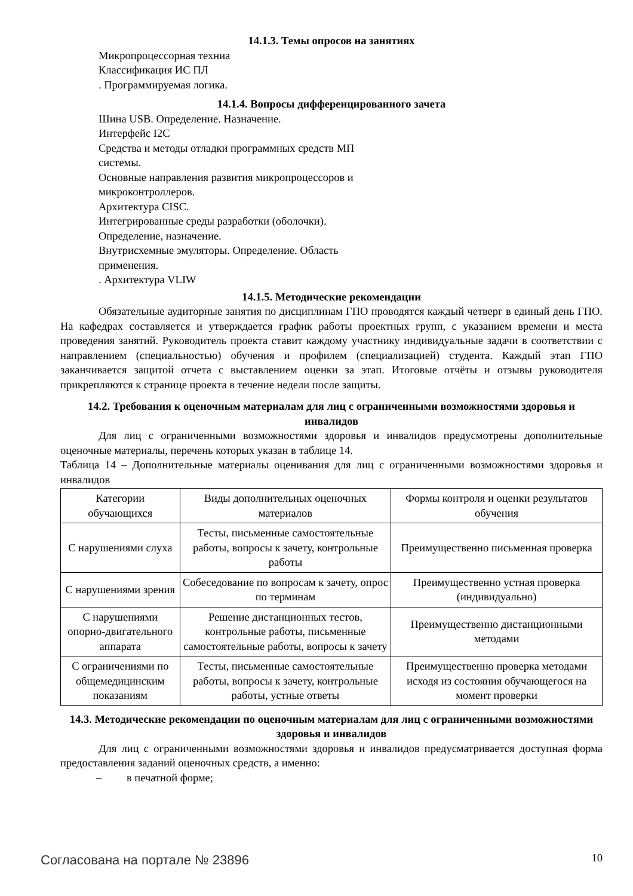14.1.3. Темы опросов на занятиях
Микропроцессорная техниа
Классификация ИС ПЛ
. Программируемая логика.
14.1.4. Вопросы дифференцированного зачета
Шина USB. Определение. Назначение.
Интерфейс I2C
Средства и методы отладки программных средств МП
системы.
Основные направления развития микропроцессоров и
микроконтроллеров.
Архитектура CISC.
Интегрированные среды разработки (оболочки).
Определение, назначение.
Внутрисхемные эмуляторы. Определение. Область
применения.
. Архитектура VLIW
14.1.5. Методические рекомендации
Обязательные аудиторные занятия по дисциплинам ГПО проводятся каждый четверг в единый день ГПО. На кафедрах составляется и утверждается график работы проектных групп, с указанием времени и места проведения занятий. Руководитель проекта ставит каждому участнику индивидуальные задачи в соответствии с направлением (специальностью) обучения и профилем (специализацией) студента. Каждый этап ГПО заканчивается защитой отчета с выставлением оценки за этап. Итоговые отчёты и отзывы руководителя прикрепляются к странице проекта в течение недели после защиты.
14.2. Требования к оценочным материалам для лиц с ограниченными возможностями здоровья и инвалидов
Для лиц с ограниченными возможностями здоровья и инвалидов предусмотрены дополнительные оценочные материалы, перечень которых указан в таблице 14.
Таблица 14 – Дополнительные материалы оценивания для лиц с ограниченными возможностями здоровья и инвалидов
| Категории обучающихся | Виды дополнительных оценочных материалов | Формы контроля и оценки результатов обучения |
| С нарушениями слуха | Тесты, письменные самостоятельные работы, вопросы к зачету, контрольные работы | Преимущественно письменная проверка |
| С нарушениями зрения | Собеседование по вопросам к зачету, опрос по терминам | Преимущественно устная проверка (индивидуально) |
| С нарушениями опорно-двигательного аппарата | Решение дистанционных тестов, контрольные работы, письменные самостоятельные работы, вопросы к зачету | Преимущественно дистанционными методами |
| С ограничениями по общемедицинским показаниям | Тесты, письменные самостоятельные работы, вопросы к зачету, контрольные работы, устные ответы | Преимущественно проверка методами исходя из состояния обучающегося на момент проверки |
14.3. Методические рекомендации по оценочным материалам для лиц с ограниченными возможностями здоровья и инвалидов
Для лиц с ограниченными возможностями здоровья и инвалидов предусматривается доступная форма предоставления заданий оценочных средств, а именно:
– в печатной форме;
Согласована на портале № 23896 10